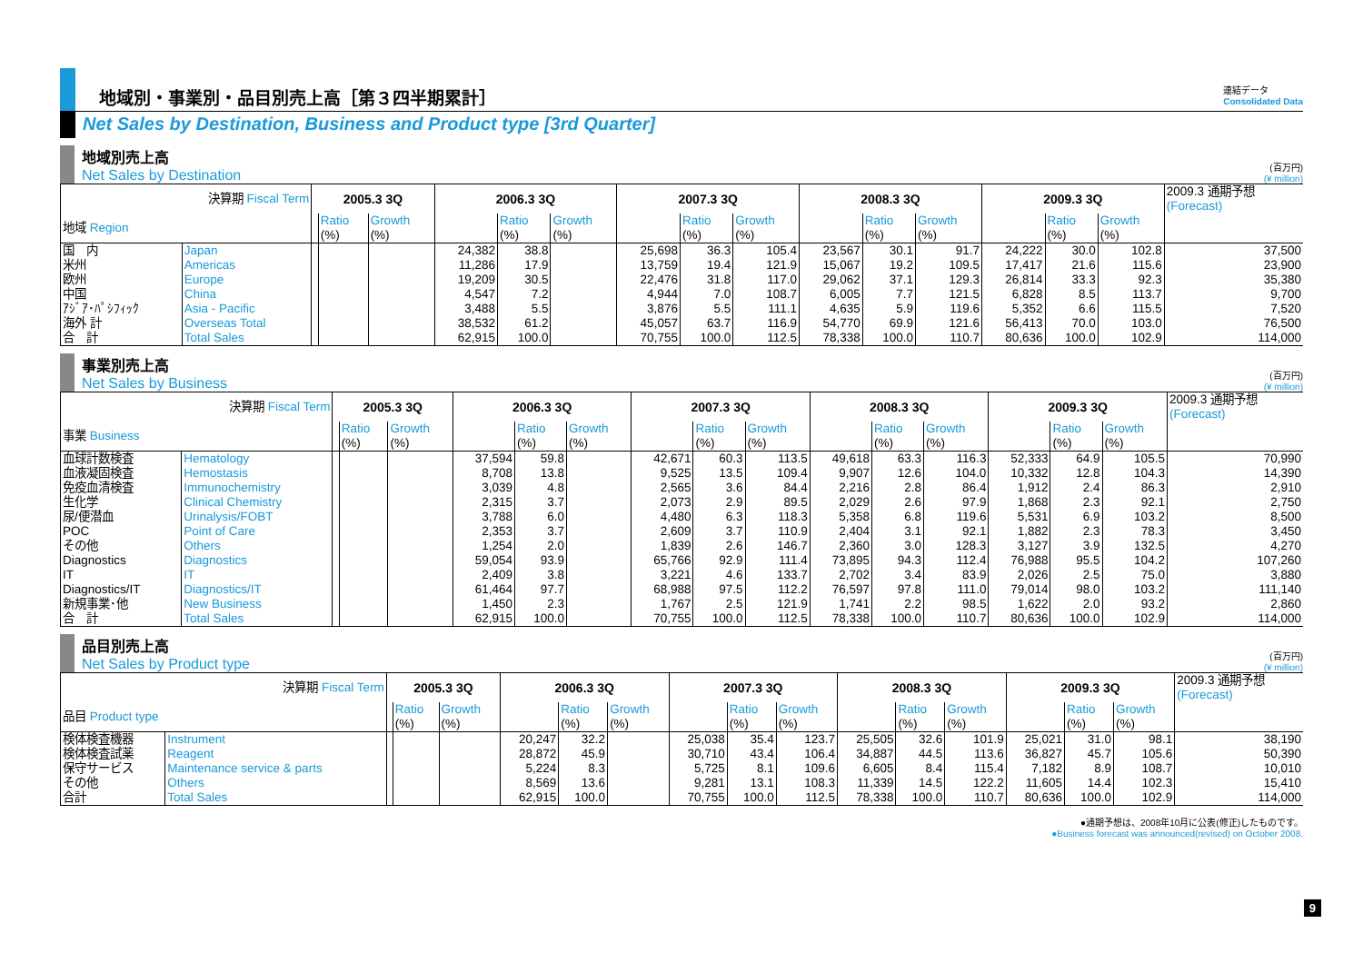地域別・事業別・品目別売上高［第３四半期累計］
連結データ
Consolidated Data
Net Sales by Destination, Business and Product type [3rd Quarter]
地域別売上高
Net Sales by Destination
(百万円)
(¥ million)
| 決算期 Fiscal Term | | 2005.3 3Q | | | 2006.3 3Q | | | 2007.3 3Q | | | 2008.3 3Q | | | 2009.3 3Q | | | 2009.3 通期予想 (Forecast) |
| 地域 Region | | | Ratio (%) | Growth (%) | | Ratio (%) | Growth (%) | | Ratio (%) | Growth (%) | | Ratio (%) | Growth (%) | | Ratio (%) | Growth (%) | |
| 国 内 | Japan | | | | 24,382 | 38.8 | | 25,698 | 36.3 | 105.4 | 23,567 | 30.1 | 91.7 | 24,222 | 30.0 | 102.8 | 37,500 |
| 米州 | Americas | | | | 11,286 | 17.9 | | 13,759 | 19.4 | 121.9 | 15,067 | 19.2 | 109.5 | 17,417 | 21.6 | 115.6 | 23,900 |
| 欧州 | Europe | | | | 19,209 | 30.5 | | 22,476 | 31.8 | 117.0 | 29,062 | 37.1 | 129.3 | 26,814 | 33.3 | 92.3 | 35,380 |
| 中国 | China | | | | 4,547 | 7.2 | | 4,944 | 7.0 | 108.7 | 6,005 | 7.7 | 121.5 | 6,828 | 8.5 | 113.7 | 9,700 |
| ｱｼﾞｱ･ﾊﾟｼﾌｨｯｸ | Asia - Pacific | | | | 3,488 | 5.5 | | 3,876 | 5.5 | 111.1 | 4,635 | 5.9 | 119.6 | 5,352 | 6.6 | 115.5 | 7,520 |
| 海外 計 | Overseas Total | | | | 38,532 | 61.2 | | 45,057 | 63.7 | 116.9 | 54,770 | 69.9 | 121.6 | 56,413 | 70.0 | 103.0 | 76,500 |
| 合 計 | Total Sales | | | | 62,915 | 100.0 | | 70,755 | 100.0 | 112.5 | 78,338 | 100.0 | 110.7 | 80,636 | 100.0 | 102.9 | 114,000 |
事業別売上高
Net Sales by Business
(百万円)
(¥ million)
| 決算期 Fiscal Term | | 2005.3 3Q | | | 2006.3 3Q | | | 2007.3 3Q | | | 2008.3 3Q | | | 2009.3 3Q | | | 2009.3 通期予想 (Forecast) |
| 事業 Business | | | Ratio (%) | Growth (%) | | Ratio (%) | Growth (%) | | Ratio (%) | Growth (%) | | Ratio (%) | Growth (%) | | Ratio (%) | Growth (%) | |
| 血球計数検査 | Hematology | | | | 37,594 | 59.8 | | 42,671 | 60.3 | 113.5 | 49,618 | 63.3 | 116.3 | 52,333 | 64.9 | 105.5 | 70,990 |
| 血液凝固検査 | Hemostasis | | | | 8,708 | 13.8 | | 9,525 | 13.5 | 109.4 | 9,907 | 12.6 | 104.0 | 10,332 | 12.8 | 104.3 | 14,390 |
| 免疫血清検査 | Immunochemistry | | | | 3,039 | 4.8 | | 2,565 | 3.6 | 84.4 | 2,216 | 2.8 | 86.4 | 1,912 | 2.4 | 86.3 | 2,910 |
| 生化学 | Clinical Chemistry | | | | 2,315 | 3.7 | | 2,073 | 2.9 | 89.5 | 2,029 | 2.6 | 97.9 | 1,868 | 2.3 | 92.1 | 2,750 |
| 尿/便潜血 | Urinalysis/FOBT | | | | 3,788 | 6.0 | | 4,480 | 6.3 | 118.3 | 5,358 | 6.8 | 119.6 | 5,531 | 6.9 | 103.2 | 8,500 |
| POC | Point of Care | | | | 2,353 | 3.7 | | 2,609 | 3.7 | 110.9 | 2,404 | 3.1 | 92.1 | 1,882 | 2.3 | 78.3 | 3,450 |
| その他 | Others | | | | 1,254 | 2.0 | | 1,839 | 2.6 | 146.7 | 2,360 | 3.0 | 128.3 | 3,127 | 3.9 | 132.5 | 4,270 |
| Diagnostics | Diagnostics | | | | 59,054 | 93.9 | | 65,766 | 92.9 | 111.4 | 73,895 | 94.3 | 112.4 | 76,988 | 95.5 | 104.2 | 107,260 |
| IT | IT | | | | 2,409 | 3.8 | | 3,221 | 4.6 | 133.7 | 2,702 | 3.4 | 83.9 | 2,026 | 2.5 | 75.0 | 3,880 |
| Diagnostics/IT | Diagnostics/IT | | | | 61,464 | 97.7 | | 68,988 | 97.5 | 112.2 | 76,597 | 97.8 | 111.0 | 79,014 | 98.0 | 103.2 | 111,140 |
| 新規事業･他 | New Business | | | | 1,450 | 2.3 | | 1,767 | 2.5 | 121.9 | 1,741 | 2.2 | 98.5 | 1,622 | 2.0 | 93.2 | 2,860 |
| 合 計 | Total Sales | | | | 62,915 | 100.0 | | 70,755 | 100.0 | 112.5 | 78,338 | 100.0 | 110.7 | 80,636 | 100.0 | 102.9 | 114,000 |
品目別売上高
Net Sales by Product type
(百万円)
(¥ million)
| 決算期 Fiscal Term | | 2005.3 3Q | | | 2006.3 3Q | | | 2007.3 3Q | | | 2008.3 3Q | | | 2009.3 3Q | | | 2009.3 通期予想 (Forecast) |
| 品目 Product type | | | Ratio (%) | Growth (%) | | Ratio (%) | Growth (%) | | Ratio (%) | Growth (%) | | Ratio (%) | Growth (%) | | Ratio (%) | Growth (%) | |
| 検体検査機器 | Instrument | | | | 20,247 | 32.2 | | 25,038 | 35.4 | 123.7 | 25,505 | 32.6 | 101.9 | 25,021 | 31.0 | 98.1 | 38,190 |
| 検体検査試薬 | Reagent | | | | 28,872 | 45.9 | | 30,710 | 43.4 | 106.4 | 34,887 | 44.5 | 113.6 | 36,827 | 45.7 | 105.6 | 50,390 |
| 保守サービス | Maintenance service & parts | | | | 5,224 | 8.3 | | 5,725 | 8.1 | 109.6 | 6,605 | 8.4 | 115.4 | 7,182 | 8.9 | 108.7 | 10,010 |
| その他 | Others | | | | 8,569 | 13.6 | | 9,281 | 13.1 | 108.3 | 11,339 | 14.5 | 122.2 | 11,605 | 14.4 | 102.3 | 15,410 |
| 合計 | Total Sales | | | | 62,915 | 100.0 | | 70,755 | 100.0 | 112.5 | 78,338 | 100.0 | 110.7 | 80,636 | 100.0 | 102.9 | 114,000 |
●通期予想は、2008年10月に公表(修正)したものです。
●Business forecast was announced(revised) on October 2008.
9